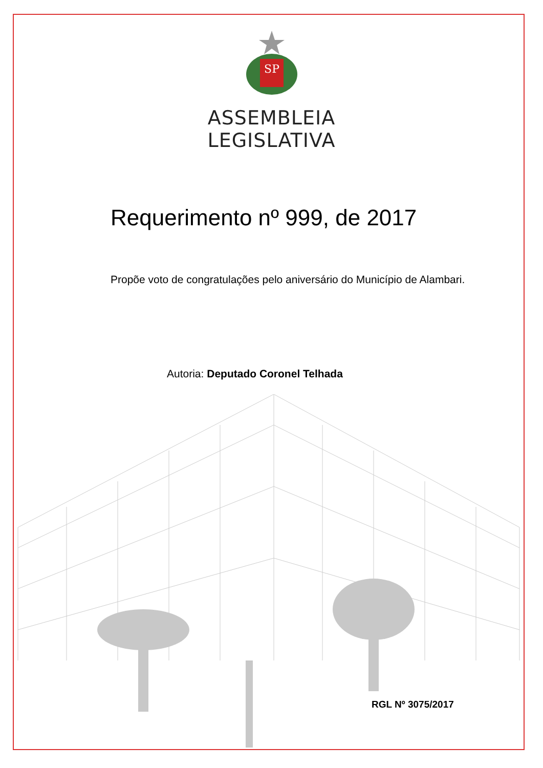SP
ASSEMBLEIA
LEGISLATIVA
Requerimento nº 999, de 2017
Propõe voto de congratulações pelo aniversário do Município de Alambari.
Autoria: Deputado Coronel Telhada
RGL Nº 3075/2017